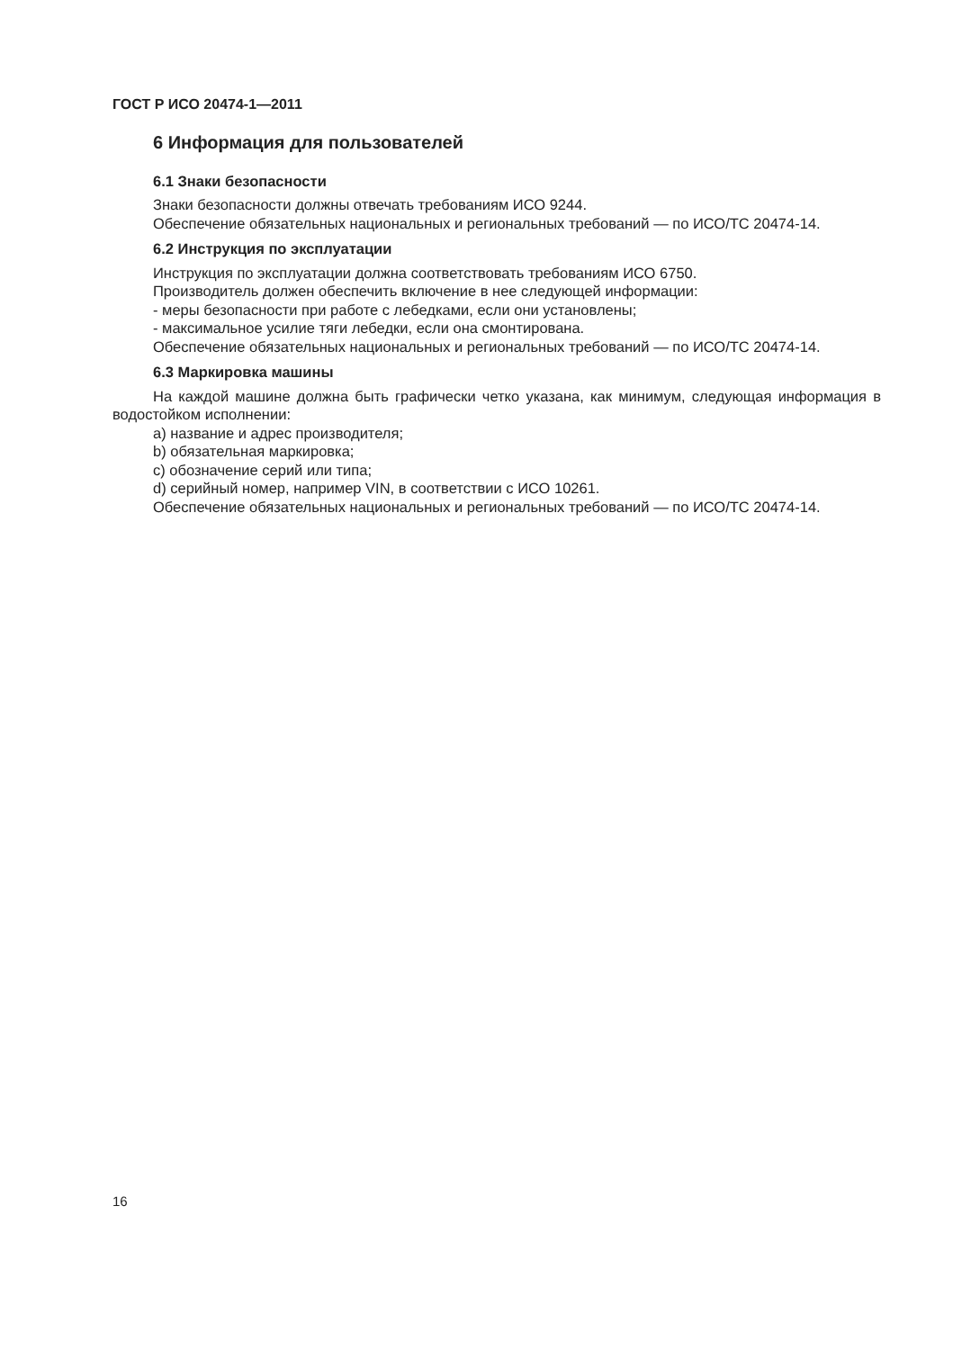ГОСТ Р ИСО 20474-1—2011
6 Информация для пользователей
6.1 Знаки безопасности
Знаки безопасности должны отвечать требованиям ИСО 9244.
Обеспечение обязательных национальных и региональных требований — по ИСО/ТС 20474-14.
6.2 Инструкция по эксплуатации
Инструкция по эксплуатации должна соответствовать требованиям ИСО 6750.
Производитель должен обеспечить включение в нее следующей информации:
- меры безопасности при работе с лебедками, если они установлены;
- максимальное усилие тяги лебедки, если она смонтирована.
Обеспечение обязательных национальных и региональных требований — по ИСО/ТС 20474-14.
6.3 Маркировка машины
На каждой машине должна быть графически четко указана, как минимум, следующая информация в водостойком исполнении:
a) название и адрес производителя;
b) обязательная маркировка;
c) обозначение серий или типа;
d) серийный номер, например VIN, в соответствии с ИСО 10261.
Обеспечение обязательных национальных и региональных требований — по ИСО/ТС 20474-14.
16